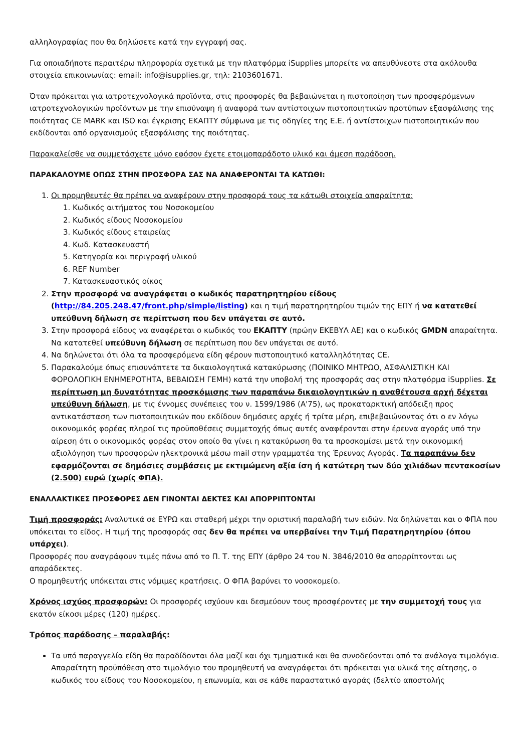αλληλογραφίας που θα δηλώσετε κατά την εγγραφή σας.
Για οποιαδήποτε περαιτέρω πληροφορία σχετικά με την πλατφόρμα iSupplies μπορείτε να απευθύνεστε στα ακόλουθα στοιχεία επικοινωνίας: email: info@isupplies.gr, τηλ: 2103601671.
Όταν πρόκειται για ιατροτεχνολογικά προϊόντα, στις προσφορές θα βεβαιώνεται η πιστοποίηση των προσφερόμενων ιατροτεχνολογικών προϊόντων με την επισύναψη ή αναφορά των αντίστοιχων πιστοποιητικών προτύπων εξασφάλισης της ποιότητας CE MARK και ISO και έγκρισης ΕΚΑΠΤΥ σύμφωνα με τις οδηγίες της Ε.Ε. ή αντίστοιχων πιστοποιητικών που εκδίδονται από οργανισμούς εξασφάλισης της ποιότητας.
Παρακαλείσθε να συμμετάσχετε μόνο εφόσον έχετε ετοιμοπαράδοτο υλικό και άμεση παράδοση.
ΠΑΡΑΚΑΛΟΥΜΕ ΟΠΩΣ ΣΤΗΝ ΠΡΟΣΦΟΡΑ ΣΑΣ ΝΑ ΑΝΑΦΕΡΟΝΤΑΙ ΤΑ ΚΑΤΩΘΙ:
1. Οι προμηθευτές θα πρέπει να αναφέρουν στην προσφορά τους τα κάτωθι στοιχεία απαραίτητα:
1. Κωδικός αιτήματος του Νοσοκομείου
2. Κωδικός είδους Νοσοκομείου
3. Κωδικός είδους εταιρείας
4. Κωδ. Κατασκευαστή
5. Κατηγορία και περιγραφή υλικού
6. REF Number
7. Κατασκευαστικός οίκος
2. Στην προσφορά να αναγράφεται ο κωδικός παρατηρητηρίου είδους (http://84.205.248.47/front.php/simple/listing) και η τιμή παρατηρητηρίου τιμών της ΕΠΥ ή να κατατεθεί υπεύθυνη δήλωση σε περίπτωση που δεν υπάγεται σε αυτό.
3. Στην προσφορά είδους να αναφέρεται ο κωδικός του ΕΚΑΠΤΥ (πρώην ΕΚΕΒΥΛ ΑΕ) και ο κωδικός GMDN απαραίτητα. Να κατατεθεί υπεύθυνη δήλωση σε περίπτωση που δεν υπάγεται σε αυτό.
4. Να δηλώνεται ότι όλα τα προσφερόμενα είδη φέρουν πιστοποιητικό καταλληλότητας CE.
5. Παρακαλούμε όπως επισυνάπτετε τα δικαιολογητικά κατακύρωσης (ΠΟΙΝΙΚΟ ΜΗΤΡΩΟ, ΑΣΦΑΛΙΣΤΙΚΗ ΚΑΙ ΦΟΡΟΛΟΓΙΚΗ ΕΝΗΜΕΡΟΤΗΤΑ, ΒΕΒΑΙΩΣΗ ΓΕΜΗ) κατά την υποβολή της προσφοράς σας στην πλατφόρμα iSupplies. Σε περίπτωση μη δυνατότητας προσκόμισης των παραπάνω δικαιολογητικών η αναθέτουσα αρχή δέχεται υπεύθυνη δήλωση, με τις έννομες συνέπειες του ν. 1599/1986 (Α'75), ως προκαταρκτική απόδειξη προς αντικατάσταση των πιστοποιητικών που εκδίδουν δημόσιες αρχές ή τρίτα μέρη, επιβεβαιώνοντας ότι ο εν λόγω οικονομικός φορέας πληροί τις προϋποθέσεις συμμετοχής όπως αυτές αναφέρονται στην έρευνα αγοράς υπό την αίρεση ότι ο οικονομικός φορέας στον οποίο θα γίνει η κατακύρωση θα τα προσκομίσει μετά την οικονομική αξιολόγηση των προσφορών ηλεκτρονικά μέσω mail στην γραμματέα της Έρευνας Αγοράς. Τα παραπάνω δεν εφαρμόζονται σε δημόσιες συμβάσεις με εκτιμώμενη αξία ίση ή κατώτερη των δύο χιλιάδων πεντακοσίων (2.500) ευρώ (χωρίς ΦΠΑ).
ΕΝΑΛΛΑΚΤΙΚΕΣ ΠΡΟΣΦΟΡΕΣ ΔΕΝ ΓΙΝΟΝΤΑΙ ΔΕΚΤΕΣ ΚΑΙ ΑΠΟΡΡΙΠΤΟΝΤΑΙ
Τιμή προσφοράς: Αναλυτικά σε ΕΥΡΩ και σταθερή μέχρι την οριστική παραλαβή των ειδών. Να δηλώνεται και ο ΦΠΑ που υπόκειται το είδος. Η τιμή της προσφοράς σας δεν θα πρέπει να υπερβαίνει την Τιμή Παρατηρητηρίου (όπου υπάρχει).
Προσφορές που αναγράφουν τιμές πάνω από το Π. Τ. της ΕΠΥ (άρθρο 24 του Ν. 3846/2010 θα απορρίπτονται ως απαράδεκτες.
Ο προμηθευτής υπόκειται στις νόμιμες κρατήσεις. Ο ΦΠΑ βαρύνει το νοσοκομείο.
Χρόνος ισχύος προσφορών: Οι προσφορές ισχύουν και δεσμεύουν τους προσφέροντες με την συμμετοχή τους για εκατόν είκοσι μέρες (120) ημέρες.
Τρόπος παράδοσης – παραλαβής:
Τα υπό παραγγελία είδη θα παραδίδονται όλα μαζί και όχι τμηματικά και θα συνοδεύονται από τα ανάλογα τιμολόγια. Απαραίτητη προϋπόθεση στο τιμολόγιο του προμηθευτή να αναγράφεται ότι πρόκειται για υλικά της αίτησης, ο κωδικός του είδους του Νοσοκομείου, η επωνυμία, και σε κάθε παραστατικό αγοράς (δελτίο αποστολής